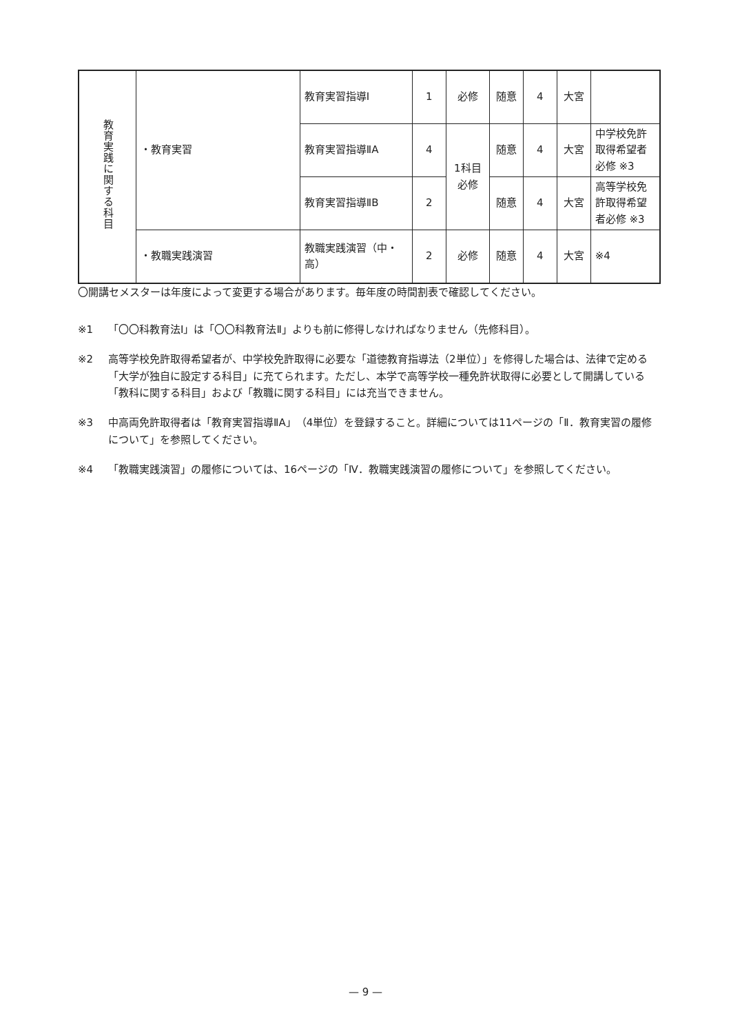| 教育実践に関する科目 | ・教育実習 | 教育実習指導Ⅰ | 1 | 必修 | 随意 | 4 | 大宮 | |
| | | 教育実習指導ⅡA | 4 | 1科目 必修 | 随意 | 4 | 大宮 | 中学校免許取得希望者必修 ※3 |
| | | 教育実習指導ⅡB | 2 | | 随意 | 4 | 大宮 | 高等学校免許取得希望者必修 ※3 |
| | ・教職実践演習 | 教職実践演習（中・高） | 2 | 必修 | 随意 | 4 | 大宮 | ※4 |
〇開講セメスターは年度によって変更する場合があります。毎年度の時間割表で確認してください。
※1 「〇〇科教育法Ⅰ」は「〇〇科教育法Ⅱ」よりも前に修得しなければなりません（先修科目）。
※2 高等学校免許取得希望者が、中学校免許取得に必要な「道徳教育指導法（2単位）」を修得した場合は、法律で定める「大学が独自に設定する科目」に充てられます。ただし、本学で高等学校一種免許状取得に必要として開講している「教科に関する科目」および「教職に関する科目」には充当できません。
※3 中高両免許取得者は「教育実習指導ⅡA」（4単位）を登録すること。詳細については11ページの「Ⅱ．教育実習の履修について」を参照してください。
※4 「教職実践演習」の履修については、16ページの「Ⅳ．教職実践演習の履修について」を参照してください。
— 9 —